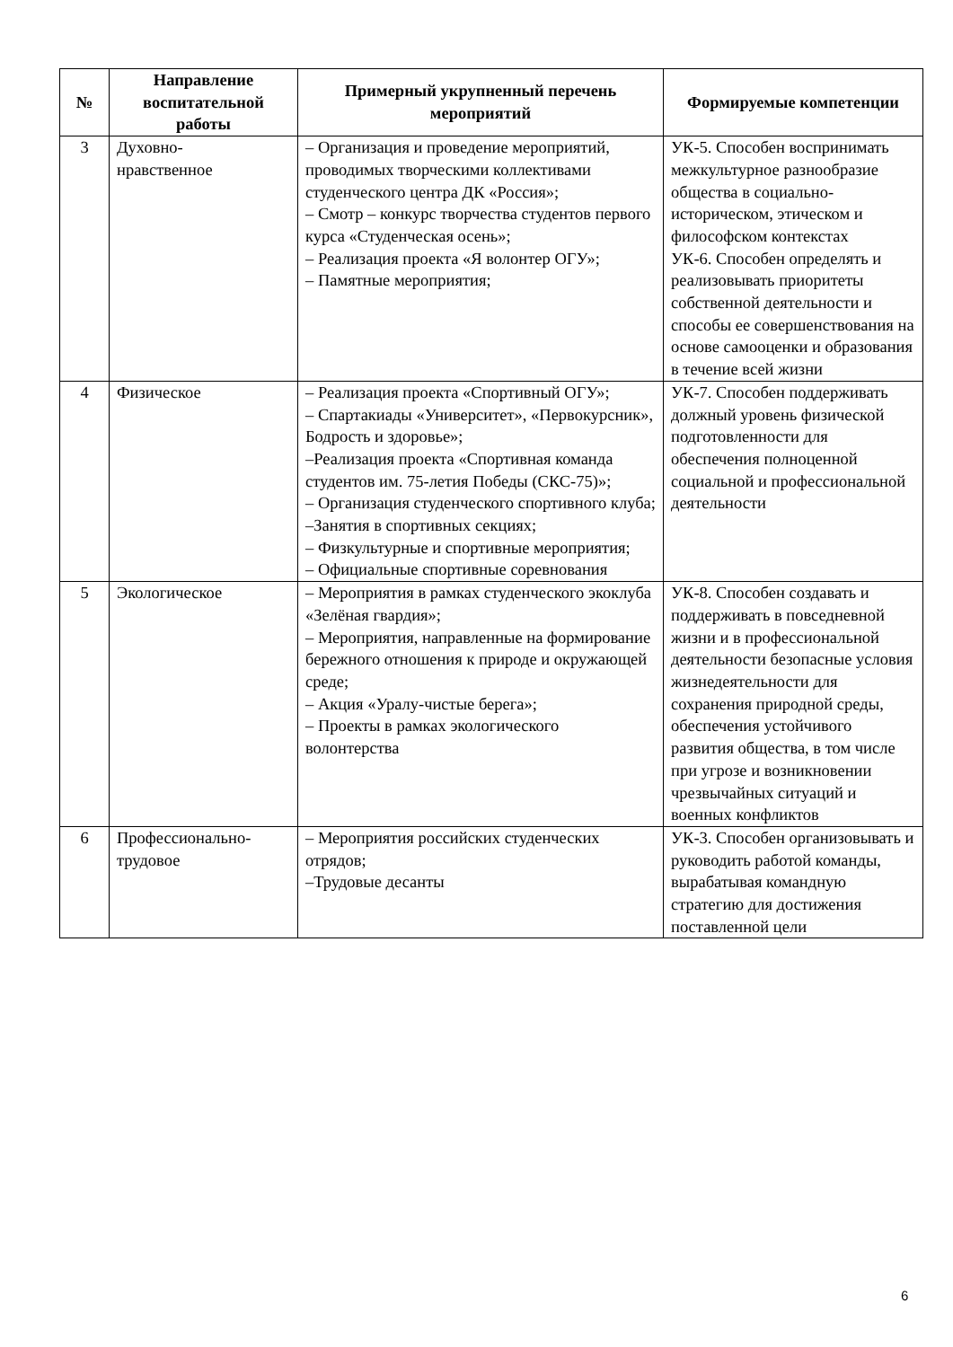| № | Направление воспитательной работы | Примерный укрупненный перечень мероприятий | Формируемые компетенции |
| --- | --- | --- | --- |
| 3 | Духовно- нравственное | – Организация и проведение мероприятий, проводимых творческими коллективами студенческого центра ДК «Россия»; – Смотр – конкурс творчества студентов первого курса «Студенческая осень»; – Реализация проекта «Я волонтер ОГУ»; – Памятные мероприятия; | УК-5. Способен воспринимать межкультурное разнообразие общества в социально-историческом, этическом и философском контекстах УК-6. Способен определять и реализовывать приоритеты собственной деятельности и способы ее совершенствования на основе самооценки и образования в течение всей жизни |
| 4 | Физическое | – Реализация проекта «Спортивный ОГУ»; – Спартакиады «Университет», «Первокурсник», Бодрость и здоровье»; –Реализация проекта «Спортивная команда студентов им. 75-летия Победы (СКС-75)»; – Организация студенческого спортивного клуба; –Занятия в спортивных секциях; – Физкультурные и спортивные мероприятия; – Официальные спортивные соревнования | УК-7. Способен поддерживать должный уровень физической подготовленности для обеспечения полноценной социальной и профессиональной деятельности |
| 5 | Экологическое | – Мероприятия в рамках студенческого экоклуба «Зелёная гвардия»; – Мероприятия, направленные на формирование бережного отношения к природе и окружающей среде; – Акция «Уралу-чистые берега»; – Проекты в рамках экологического волонтерства | УК-8. Способен создавать и поддерживать в повседневной жизни и в профессиональной деятельности безопасные условия жизнедеятельности для сохранения природной среды, обеспечения устойчивого развития общества, в том числе при угрозе и возникновении чрезвычайных ситуаций и военных конфликтов |
| 6 | Профессионально- трудовое | – Мероприятия российских студенческих отрядов; –Трудовые десанты | УК-3. Способен организовывать и руководить работой команды, вырабатывая командную стратегию для достижения поставленной цели |
6